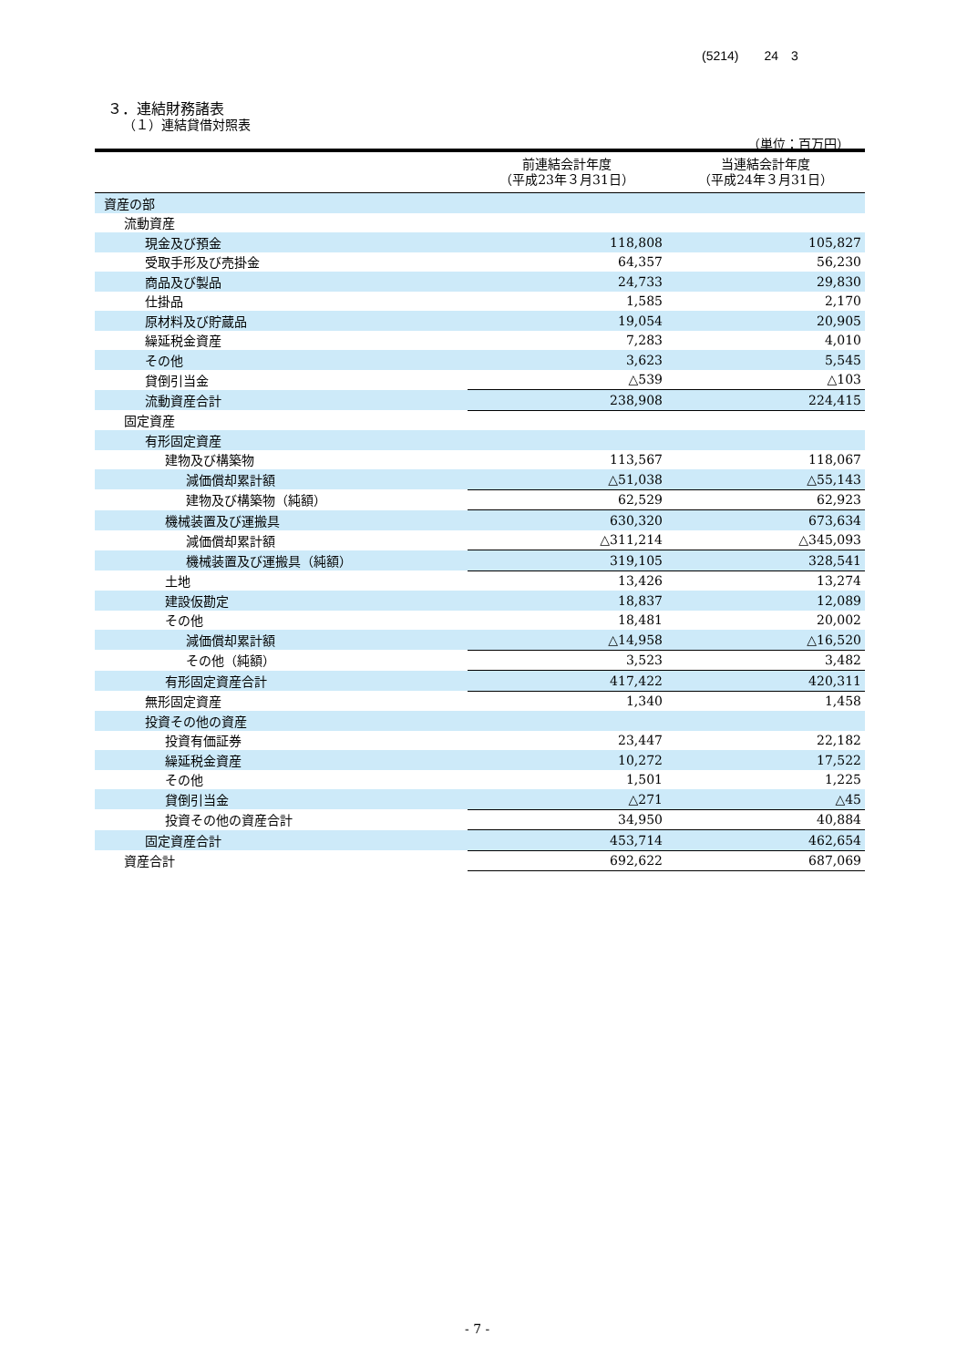(5214)　　24　3
３．連結財務諸表
（１）連結貸借対照表
（単位：百万円）
| | 前連結会計年度 （平成23年３月31日） | 当連結会計年度 （平成24年３月31日） |
| --- | --- | --- |
| 資産の部 | | |
| 流動資産 | | |
| 現金及び預金 | 118,808 | 105,827 |
| 受取手形及び売掛金 | 64,357 | 56,230 |
| 商品及び製品 | 24,733 | 29,830 |
| 仕掛品 | 1,585 | 2,170 |
| 原材料及び貯蔵品 | 19,054 | 20,905 |
| 繰延税金資産 | 7,283 | 4,010 |
| その他 | 3,623 | 5,545 |
| 貸倒引当金 | △539 | △103 |
| 流動資産合計 | 238,908 | 224,415 |
| 固定資産 | | |
| 有形固定資産 | | |
| 建物及び構築物 | 113,567 | 118,067 |
| 減価償却累計額 | △51,038 | △55,143 |
| 建物及び構築物（純額） | 62,529 | 62,923 |
| 機械装置及び運搬具 | 630,320 | 673,634 |
| 減価償却累計額 | △311,214 | △345,093 |
| 機械装置及び運搬具（純額） | 319,105 | 328,541 |
| 土地 | 13,426 | 13,274 |
| 建設仮勘定 | 18,837 | 12,089 |
| その他 | 18,481 | 20,002 |
| 減価償却累計額 | △14,958 | △16,520 |
| その他（純額） | 3,523 | 3,482 |
| 有形固定資産合計 | 417,422 | 420,311 |
| 無形固定資産 | 1,340 | 1,458 |
| 投資その他の資産 | | |
| 投資有価証券 | 23,447 | 22,182 |
| 繰延税金資産 | 10,272 | 17,522 |
| その他 | 1,501 | 1,225 |
| 貸倒引当金 | △271 | △45 |
| 投資その他の資産合計 | 34,950 | 40,884 |
| 固定資産合計 | 453,714 | 462,654 |
| 資産合計 | 692,622 | 687,069 |
- 7 -